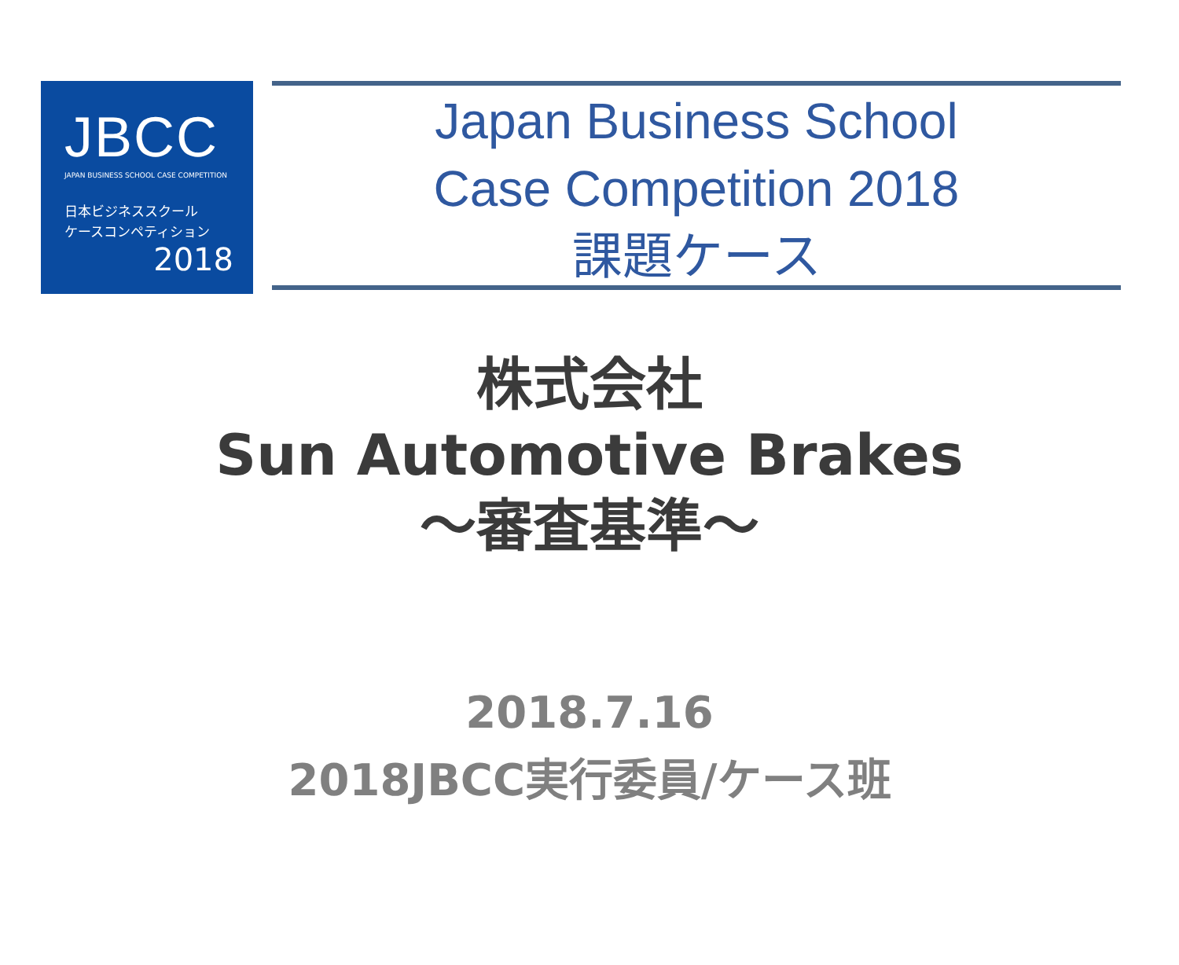JBCC
JAPAN BUSINESS SCHOOL CASE COMPETITION
日本ビジネススクール
ケースコンペティション
2018
Japan Business School
Case Competition 2018
課題ケース
株式会社
Sun Automotive Brakes
～審査基準～
2018.7.16
2018JBCC実行委員/ケース班